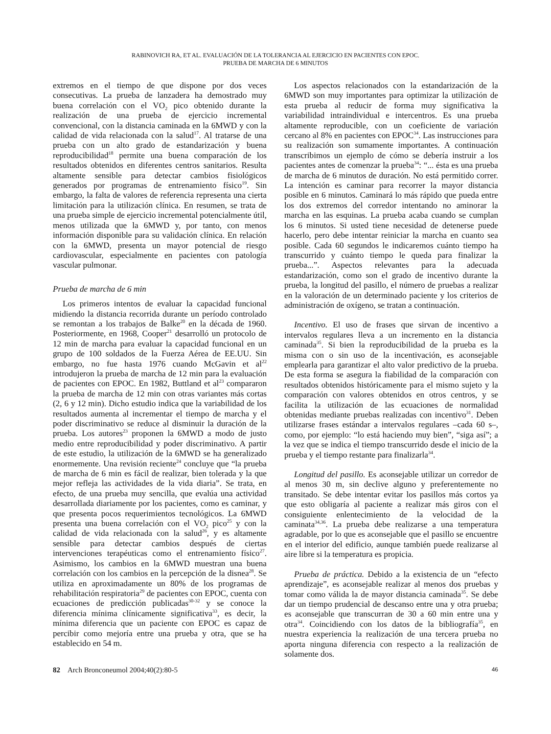RABINOVICH RA, ET AL. EVALUACIÓN DE LA TOLERANCIA AL EJERCICIO EN PACIENTES CON EPOC.
PRUEBA DE MARCHA DE 6 MINUTOS
extremos en el tiempo de que dispone por dos veces consecutivas. La prueba de lanzadera ha demostrado muy buena correlación con el VO<sub>2</sub> pico obtenido durante la realización de una prueba de ejercicio incremental convencional, con la distancia caminada en la 6MWD y con la calidad de vida relacionada con la salud<sup>17</sup>. Al tratarse de una prueba con un alto grado de estandarización y buena reproducibilidad<sup>18</sup> permite una buena comparación de los resultados obtenidos en diferentes centros sanitarios. Resulta altamente sensible para detectar cambios fisiológicos generados por programas de entrenamiento físico<sup>19</sup>. Sin embargo, la falta de valores de referencia representa una cierta limitación para la utilización clínica. En resumen, se trata de una prueba simple de ejercicio incremental potencialmente útil, menos utilizada que la 6MWD y, por tanto, con menos información disponible para su validación clínica. En relación con la 6MWD, presenta un mayor potencial de riesgo cardiovascular, especialmente en pacientes con patología vascular pulmonar.
Prueba de marcha de 6 min
Los primeros intentos de evaluar la capacidad funcional midiendo la distancia recorrida durante un período controlado se remontan a los trabajos de Balke<sup>20</sup> en la década de 1960. Posteriormente, en 1968, Cooper<sup>21</sup> desarrolló un protocolo de 12 min de marcha para evaluar la capacidad funcional en un grupo de 100 soldados de la Fuerza Aérea de EE.UU. Sin embargo, no fue hasta 1976 cuando McGavin et al<sup>22</sup> introdujeron la prueba de marcha de 12 min para la evaluación de pacientes con EPOC. En 1982, Buttland et al<sup>23</sup> compararon la prueba de marcha de 12 min con otras variantes más cortas (2, 6 y 12 min). Dicho estudio indica que la variabilidad de los resultados aumenta al incrementar el tiempo de marcha y el poder discriminativo se reduce al disminuir la duración de la prueba. Los autores<sup>23</sup> proponen la 6MWD a modo de justo medio entre reproducibilidad y poder discriminativo. A partir de este estudio, la utilización de la 6MWD se ha generalizado enormemente. Una revisión reciente<sup>24</sup> concluye que “la prueba de marcha de 6 min es fácil de realizar, bien tolerada y la que mejor refleja las actividades de la vida diaria”. Se trata, en efecto, de una prueba muy sencilla, que evalúa una actividad desarrollada diariamente por los pacientes, como es caminar, y que presenta pocos requerimientos tecnológicos. La 6MWD presenta una buena correlación con el VO<sub>2</sub> pico<sup>25</sup> y con la calidad de vida relacionada con la salud<sup>26</sup>, y es altamente sensible para detectar cambios después de ciertas intervenciones terapéuticas como el entrenamiento físico<sup>27</sup>. Asimismo, los cambios en la 6MWD muestran una buena correlación con los cambios en la percepción de la disnea<sup>28</sup>. Se utiliza en aproximadamente un 80% de los programas de rehabilitación respiratoria<sup>29</sup> de pacientes con EPOC, cuenta con ecuaciones de predicción publicadas<sup>30-32</sup> y se conoce la diferencia mínima clínicamente significativa<sup>33</sup>, es decir, la mínima diferencia que un paciente con EPOC es capaz de percibir como mejoría entre una prueba y otra, que se ha establecido en 54 m.
Los aspectos relacionados con la estandarización de la 6MWD son muy importantes para optimizar la utilización de esta prueba al reducir de forma muy significativa la variabilidad intraindividual e intercentros. Es una prueba altamente reproducible, con un coeficiente de variación cercano al 8% en pacientes con EPOC<sup>34</sup>. Las instrucciones para su realización son sumamente importantes. A continuación transcribimos un ejemplo de cómo se debería instruir a los pacientes antes de comenzar la prueba<sup>34</sup>: “... ésta es una prueba de marcha de 6 minutos de duración. No está permitido correr. La intención es caminar para recorrer la mayor distancia posible en 6 minutos. Caminará lo más rápido que pueda entre los dos extremos del corredor intentando no aminorar la marcha en las esquinas. La prueba acaba cuando se cumplan los 6 minutos. Si usted tiene necesidad de detenerse puede hacerlo, pero debe intentar reiniciar la marcha en cuanto sea posible. Cada 60 segundos le indicaremos cuánto tiempo ha transcurrido y cuánto tiempo le queda para finalizar la prueba...”. Aspectos relevantes para la adecuada estandarización, como son el grado de incentivo durante la prueba, la longitud del pasillo, el número de pruebas a realizar en la valoración de un determinado paciente y los criterios de administración de oxígeno, se tratan a continuación.
Incentivo. El uso de frases que sirvan de incentivo a intervalos regulares lleva a un incremento en la distancia caminada<sup>35</sup>. Si bien la reproducibilidad de la prueba es la misma con o sin uso de la incentivación, es aconsejable emplearla para garantizar el alto valor predictivo de la prueba. De esta forma se asegura la fiabilidad de la comparación con resultados obtenidos históricamente para el mismo sujeto y la comparación con valores obtenidos en otros centros, y se facilita la utilización de las ecuaciones de normalidad obtenidas mediante pruebas realizadas con incentivo<sup>31</sup>. Deben utilizarse frases estándar a intervalos regulares –cada 60 s–, como, por ejemplo: “lo está haciendo muy bien”, “siga así”; a la vez que se indica el tiempo transcurrido desde el inicio de la prueba y el tiempo restante para finalizarla<sup>34</sup>.
Longitud del pasillo. Es aconsejable utilizar un corredor de al menos 30 m, sin declive alguno y preferentemente no transitado. Se debe intentar evitar los pasillos más cortos ya que esto obligaría al paciente a realizar más giros con el consiguiente enlentecimiento de la velocidad de la caminata<sup>34,36</sup>. La prueba debe realizarse a una temperatura agradable, por lo que es aconsejable que el pasillo se encuentre en el interior del edificio, aunque también puede realizarse al aire libre si la temperatura es propicia.
Prueba de práctica. Debido a la existencia de un “efecto aprendizaje”, es aconsejable realizar al menos dos pruebas y tomar como válida la de mayor distancia caminada<sup>35</sup>. Se debe dar un tiempo prudencial de descanso entre una y otra prueba; es aconsejable que transcurran de 30 a 60 min entre una y otra<sup>34</sup>. Coincidiendo con los datos de la bibliografía<sup>35</sup>, en nuestra experiencia la realización de una tercera prueba no aporta ninguna diferencia con respecto a la realización de solamente dos.
82 Arch Bronconeumol 2004;40(2):80-5 46